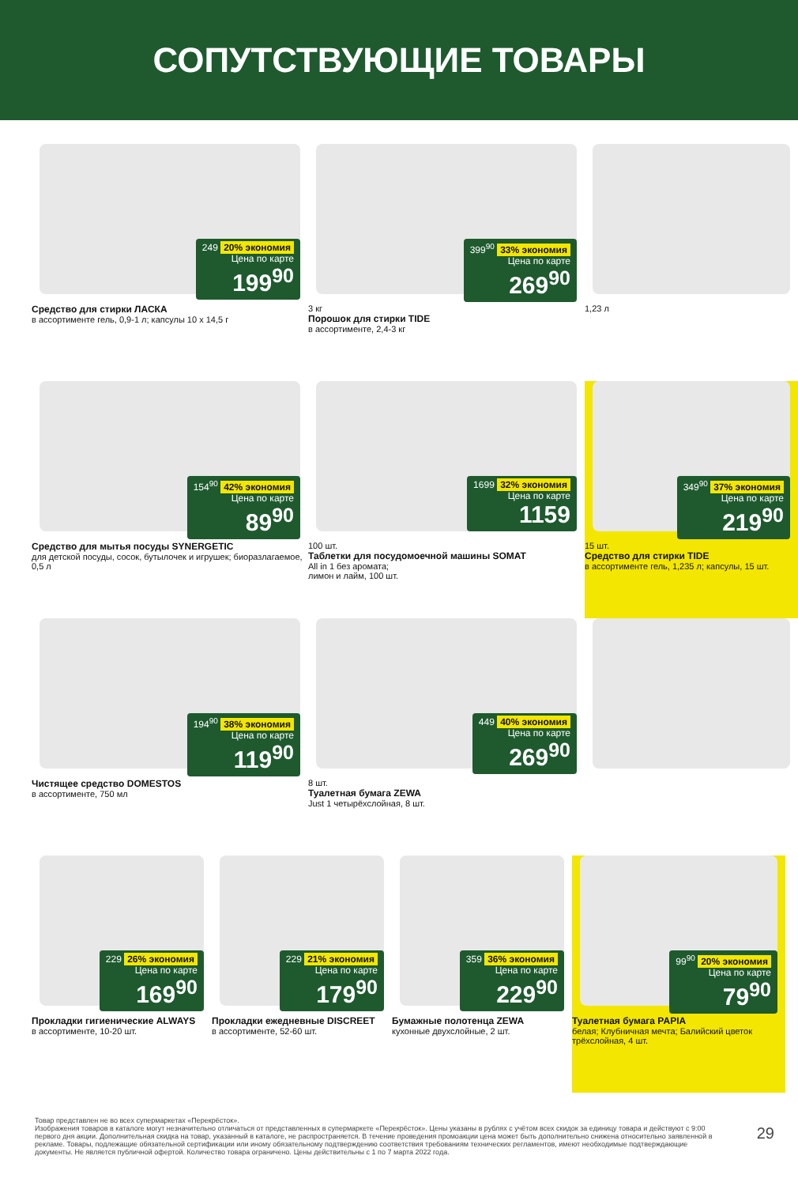СОПУТСТВУЮЩИЕ ТОВАРЫ
249 20% экономия
Цена по карте
199<sup>90</sup>
Средство для стирки ЛАСКА
в ассортименте гель, 0,9-1 л; капсулы 10 х 14,5 г
399<sup>90</sup> 33% экономия
Цена по карте
269<sup>90</sup>
3 кг
Порошок для стирки TIDE
в ассортименте, 2,4-3 кг
1,23 л
154<sup>90</sup> 42% экономия
Цена по карте
89<sup>90</sup>
Средство для мытья посуды SYNERGETIC
для детской посуды, сосок, бутылочек и игрушек; биоразлагаемое, 0,5 л
1699 32% экономия
Цена по карте
1159
100 шт.
Таблетки для посудомоечной машины SOMAT
All in 1 без аромата;
лимон и лайм, 100 шт.
349<sup>90</sup> 37% экономия
Цена по карте
219<sup>90</sup>
15 шт.
Средство для стирки TIDE
в ассортименте гель, 1,235 л; капсулы, 15 шт.
194<sup>90</sup> 38% экономия
Цена по карте
119<sup>90</sup>
Чистящее средство DOMESTOS
в ассортименте, 750 мл
449 40% экономия
Цена по карте
269<sup>90</sup>
8 шт.
Туалетная бумага ZEWA
Just 1 четырёхслойная, 8 шт.
229 26% экономия
Цена по карте
169<sup>90</sup>
Прокладки гигиенические ALWAYS
в ассортименте, 10-20 шт.
229 21% экономия
Цена по карте
179<sup>90</sup>
Прокладки ежедневные DISCREET
в ассортименте, 52-60 шт.
359 36% экономия
Цена по карте
229<sup>90</sup>
Бумажные полотенца ZEWA
кухонные двухслойные, 2 шт.
99<sup>90</sup> 20% экономия
Цена по карте
79<sup>90</sup>
Туалетная бумага PAPIA
белая; Клубничная мечта; Балийский цветок трёхслойная, 4 шт.
Товар представлен не во всех супермаркетах «Перекрёсток».
Изображения товаров в каталоге могут незначительно отличаться от представленных в супермаркете «Перекрёсток». Цены указаны в рублях с учётом всех скидок за единицу товара и действуют с 9:00 первого дня акции. Дополнительная скидка на товар, указанный в каталоге, не распространяется. В течение проведения промоакции цена может быть дополнительно снижена относительно заявленной в рекламе. Товары, подлежащие обязательной сертификации или иному обязательному подтверждению соответствия требованиям технических регламентов, имеют необходимые подтверждающие документы. Не является публичной офертой. Количество товара ограничено. Цены действительны с 1 по 7 марта 2022 года.
29